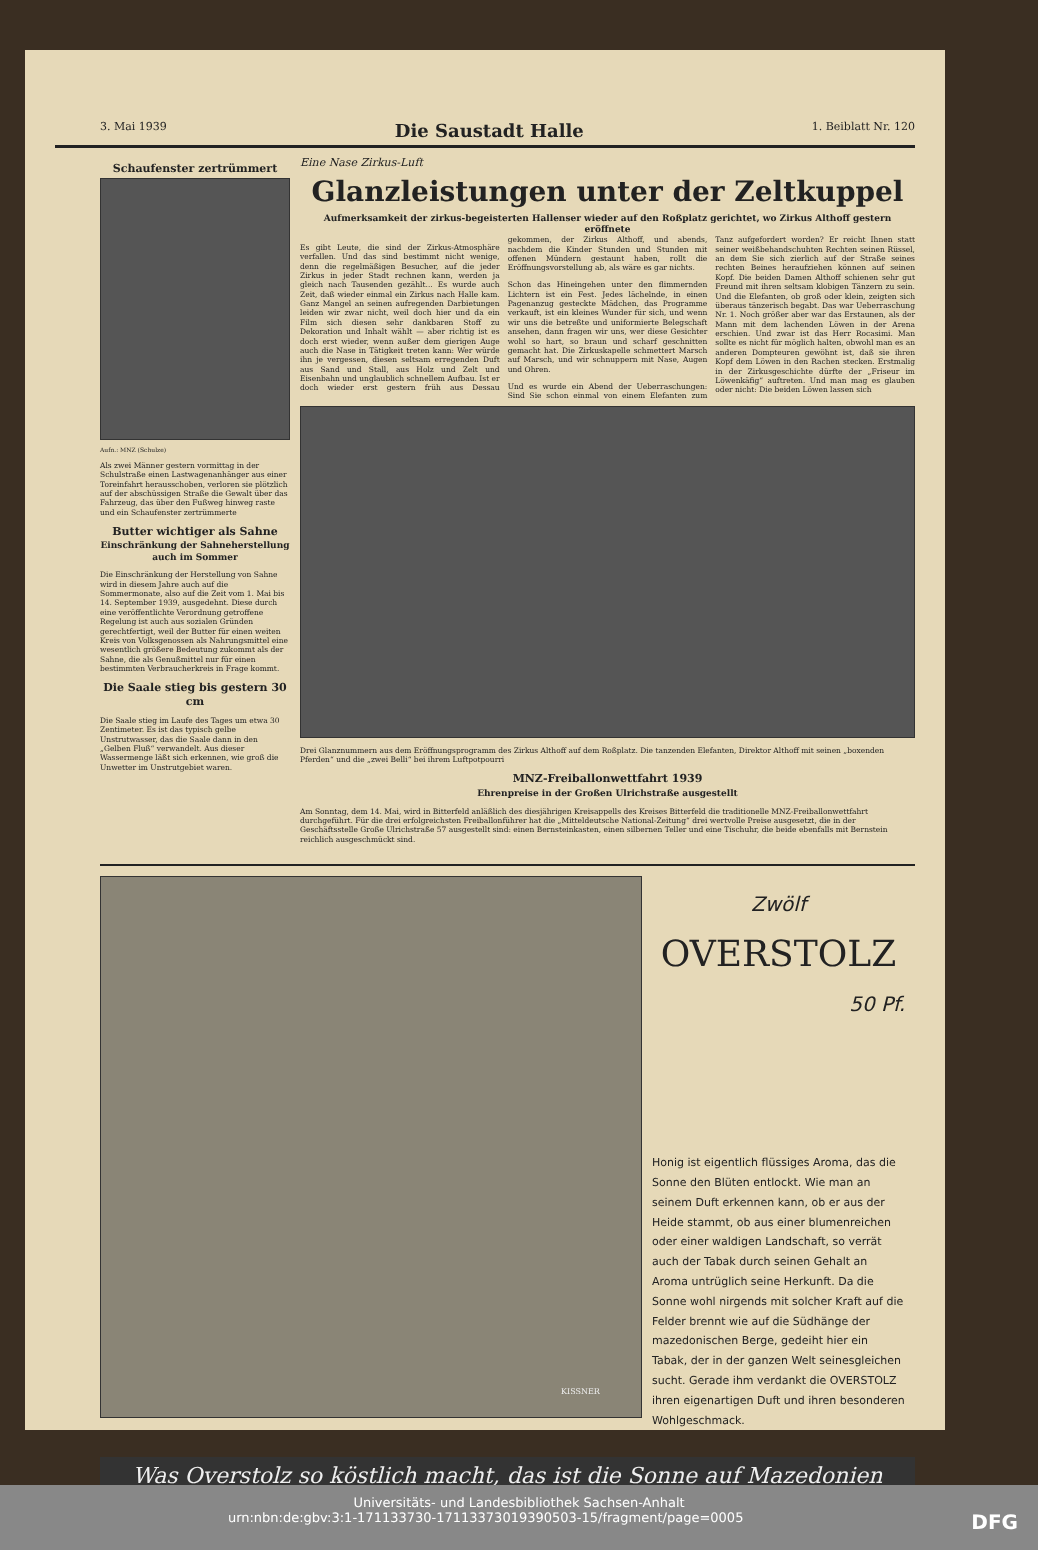3. Mai 1939 Die Saustadt Halle 1. Beiblatt Nr. 120
Schaufenster zertrümmert
Aufn.: MNZ (Schulze)
Als zwei Männer gestern vormittag in der Schulstraße einen Lastwagenanhänger aus einer Toreinfahrt herausschoben, verloren sie plötzlich auf der abschüssigen Straße die Gewalt über das Fahrzeug, das über den Fußweg hinweg raste und ein Schaufenster zertrümmerte
Butter wichtiger als Sahne
Einschränkung der Sahneherstellung auch im Sommer
Die Einschränkung der Herstellung von Sahne wird in diesem Jahre auch auf die Sommermonate, also auf die Zeit vom 1. Mai bis 14. September 1939, ausgedehnt. Diese durch eine veröffentlichte Verordnung getroffene Regelung ist auch aus sozialen Gründen gerechtfertigt, weil der Butter für einen weiten Kreis von Volksgenossen als Nahrungsmittel eine wesentlich größere Bedeutung zukommt als der Sahne, die als Genußmittel nur für einen bestimmten Verbraucherkreis in Frage kommt.
Die Saale stieg bis gestern 30 cm
Die Saale stieg im Laufe des Tages um etwa 30 Zentimeter. Es ist das typisch gelbe Unstrutwasser, das die Saale dann in den „Gelben Fluß“ verwandelt. Aus dieser Wassermenge läßt sich erkennen, wie groß die Unwetter im Unstrutgebiet waren.
Eine Nase Zirkus-Luft
Glanzleistungen unter der Zeltkuppel
Aufmerksamkeit der zirkus-begeisterten Hallenser wieder auf den Roßplatz gerichtet, wo Zirkus Althoff gestern eröffnete
Es gibt Leute, die sind der Zirkus-Atmosphäre verfallen. Und das sind bestimmt nicht wenige, denn die regelmäßigen Besucher, auf die jeder Zirkus in jeder Stadt rechnen kann, werden ja gleich nach Tausenden gezählt... Es wurde auch Zeit, daß wieder einmal ein Zirkus nach Halle kam. Ganz Mangel an seinen aufregenden Darbietungen leiden wir zwar nicht, weil doch hier und da ein Film sich diesen sehr dankbaren Stoff zu Dekoration und Inhalt wählt — aber richtig ist es doch erst wieder, wenn außer dem gierigen Auge auch die Nase in Tätigkeit treten kann: Wer würde ihn je vergessen, diesen seltsam erregenden Duft aus Sand und Stall, aus Holz und Zelt und Eisenbahn und unglaublich schnellem Aufbau. Ist er doch wieder erst gestern früh aus Dessau gekommen, der Zirkus Althoff, und abends, nachdem die Kinder Stunden und Stunden mit offenen Mündern gestaunt haben, rollt die Eröffnungsvorstellung ab, als wäre es gar nichts.
Schon das Hineingehen unter den flimmernden Lichtern ist ein Fest. Jedes lächelnde, in einen Pagenanzug gesteckte Mädchen, das Programme verkauft, ist ein kleines Wunder für sich, und wenn wir uns die betreßte und uniformierte Belegschaft ansehen, dann fragen wir uns, wer diese Gesichter wohl so hart, so braun und scharf geschnitten gemacht hat. Die Zirkuskapelle schmettert Marsch auf Marsch, und wir schnuppern mit Nase, Augen und Ohren.
Und es wurde ein Abend der Ueberraschungen: Sind Sie schon einmal von einem Elefanten zum Tanz aufgefordert worden? Er reicht Ihnen statt seiner weißbehandschuhten Rechten seinen Rüssel, an dem Sie sich zierlich auf der Straße seines rechten Beines heraufziehen können auf seinen Kopf. Die beiden Damen Althoff schienen sehr gut Freund mit ihren seltsam klobigen Tänzern zu sein. Und die Elefanten, ob groß oder klein, zeigten sich überaus tänzerisch begabt. Das war Ueberraschung Nr. 1. Noch größer aber war das Erstaunen, als der Mann mit dem lachenden Löwen in der Arena erschien. Und zwar ist das Herr Rocasimi. Man sollte es nicht für möglich halten, obwohl man es an anderen Dompteuren gewöhnt ist, daß sie ihren Kopf dem Löwen in den Rachen stecken. Erstmalig in der Zirkusgeschichte dürfte der „Friseur im Löwenkäfig“ auftreten. Und man mag es glauben oder nicht: Die beiden Löwen lassen sich
Drei Glanznummern aus dem Eröffnungsprogramm des Zirkus Althoff auf dem Roßplatz. Die tanzenden Elefanten, Direktor Althoff mit seinen „boxenden Pferden“ und die „zwei Belli“ bei ihrem Luftpotpourri
MNZ-Freiballonwettfahrt 1939
Ehrenpreise in der Großen Ulrichstraße ausgestellt
Am Sonntag, dem 14. Mai, wird in Bitterfeld anläßlich des diesjährigen Kreisappells des Kreises Bitterfeld die traditionelle MNZ-Freiballonwettfahrt durchgeführt. Für die drei erfolgreichsten Freiballonführer hat die „Mitteldeutsche National-Zeitung“ drei wertvolle Preise ausgesetzt, die in der Geschäftsstelle Große Ulrichstraße 57 ausgestellt sind: einen Bernsteinkasten, einen silbernen Teller und eine Tischuhr, die beide ebenfalls mit Bernstein reichlich ausgeschmückt sind.
KISSNER
Zwölf
OVERSTOLZ
50 Pf.
Honig ist eigentlich flüssiges Aroma, das die Sonne den Blüten entlockt. Wie man an seinem Duft erkennen kann, ob er aus der Heide stammt, ob aus einer blumenreichen oder einer waldigen Landschaft, so verrät auch der Tabak durch seinen Gehalt an Aroma untrüglich seine Herkunft. Da die Sonne wohl nirgends mit solcher Kraft auf die Felder brennt wie auf die Südhänge der mazedonischen Berge, gedeiht hier ein Tabak, der in der ganzen Welt seinesgleichen sucht. Gerade ihm verdankt die OVERSTOLZ ihren eigenartigen Duft und ihren besonderen Wohlgeschmack.
Was Overstolz so köstlich macht, das ist die Sonne auf Mazedonien
Universitäts- und Landesbibliothek Sachsen-Anhalt
urn:nbn:de:gbv:3:1-171133730-17113373019390503-15/fragment/page=0005 DFG